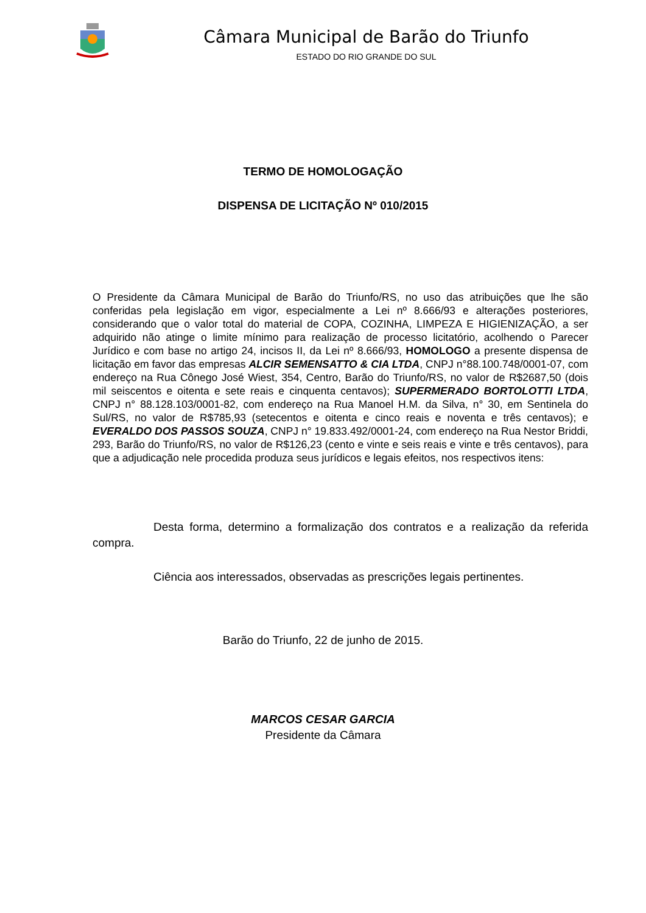Câmara Municipal de Barão do Triunfo
ESTADO DO RIO GRANDE DO SUL
TERMO DE HOMOLOGAÇÃO
DISPENSA DE LICITAÇÃO Nº 010/2015
O Presidente da Câmara Municipal de Barão do Triunfo/RS, no uso das atribuições que lhe são conferidas pela legislação em vigor, especialmente a Lei nº 8.666/93 e alterações posteriores, considerando que o valor total do material de COPA, COZINHA, LIMPEZA E HIGIENIZAÇÃO, a ser adquirido não atinge o limite mínimo para realização de processo licitatório, acolhendo o Parecer Jurídico e com base no artigo 24, incisos II, da Lei nº 8.666/93, HOMOLOGO a presente dispensa de licitação em favor das empresas ALCIR SEMENSATTO & CIA LTDA, CNPJ n°88.100.748/0001-07, com endereço na Rua Cônego José Wiest, 354, Centro, Barão do Triunfo/RS, no valor de R$2687,50 (dois mil seiscentos e oitenta e sete reais e cinquenta centavos); SUPERMERADO BORTOLOTTI LTDA, CNPJ n° 88.128.103/0001-82, com endereço na Rua Manoel H.M. da Silva, n° 30, em Sentinela do Sul/RS, no valor de R$785,93 (setecentos e oitenta e cinco reais e noventa e três centavos); e EVERALDO DOS PASSOS SOUZA, CNPJ n° 19.833.492/0001-24, com endereço na Rua Nestor Briddi, 293, Barão do Triunfo/RS, no valor de R$126,23 (cento e vinte e seis reais e vinte e três centavos), para que a adjudicação nele procedida produza seus jurídicos e legais efeitos, nos respectivos itens:
Desta forma, determino a formalização dos contratos e a realização da referida compra.
Ciência aos interessados, observadas as prescrições legais pertinentes.
Barão do Triunfo, 22 de junho de 2015.
MARCOS CESAR GARCIA
Presidente da Câmara